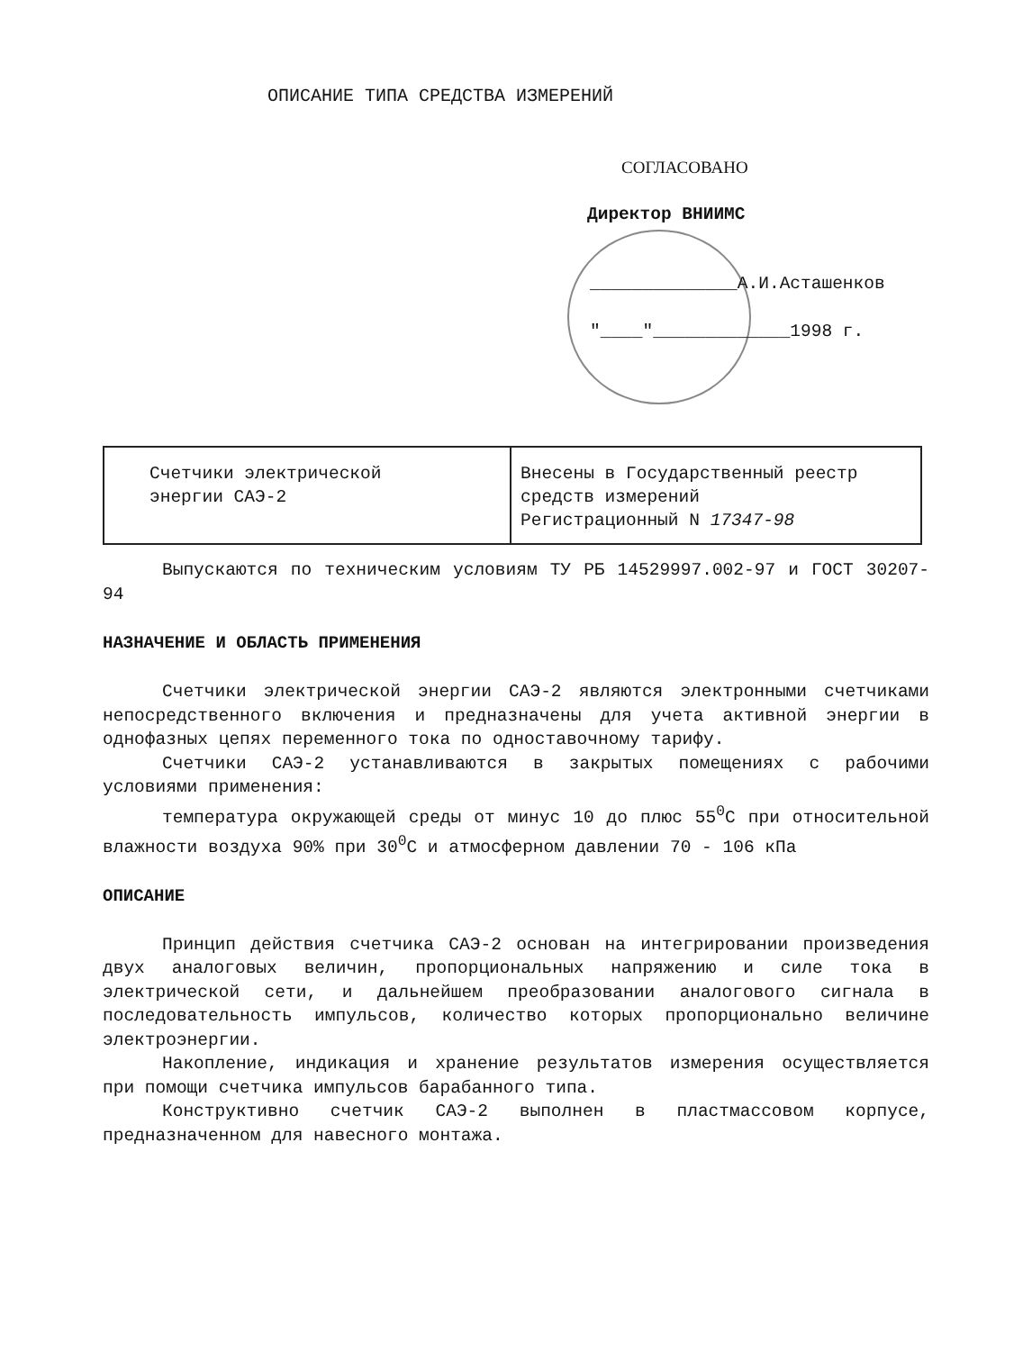ОПИСАНИЕ ТИПА СРЕДСТВА ИЗМЕРЕНИЙ
СОГЛАСОВАНО
Директор ВНИИМС
______________А.И.Асташенков
"____"_____________1998 г.
| Счетчики электрической энергии САЭ-2 | Внесены в Государственный реестр средств измерений Регистрационный N 17347-98 |
Выпускаются по техническим условиям ТУ РБ 14529997.002-97 и ГОСТ 30207-94
НАЗНАЧЕНИЕ И ОБЛАСТЬ ПРИМЕНЕНИЯ
Счетчики электрической энергии САЭ-2 являются электронными счетчиками непосредственного включения и предназначены для учета активной энергии в однофазных цепях переменного тока по одноставочному тарифу.
Счетчики САЭ-2 устанавливаются в закрытых помещениях с рабочими условиями применения:
температура окружающей среды от минус 10 до плюс 55<sup>0</sup>С при относительной влажности воздуха 90% при 30<sup>0</sup>С и атмосферном давлении 70 - 106 кПа
ОПИСАНИЕ
Принцип действия счетчика САЭ-2 основан на интегрировании произведения двух аналоговых величин, пропорциональных напряжению и силе тока в электрической сети, и дальнейшем преобразовании аналогового сигнала в последовательность импульсов, количество которых пропорционально величине электроэнергии.
Накопление, индикация и хранение результатов измерения осуществляется при помощи счетчика импульсов барабанного типа.
Конструктивно счетчик САЭ-2 выполнен в пластмассовом корпусе, предназначенном для навесного монтажа.